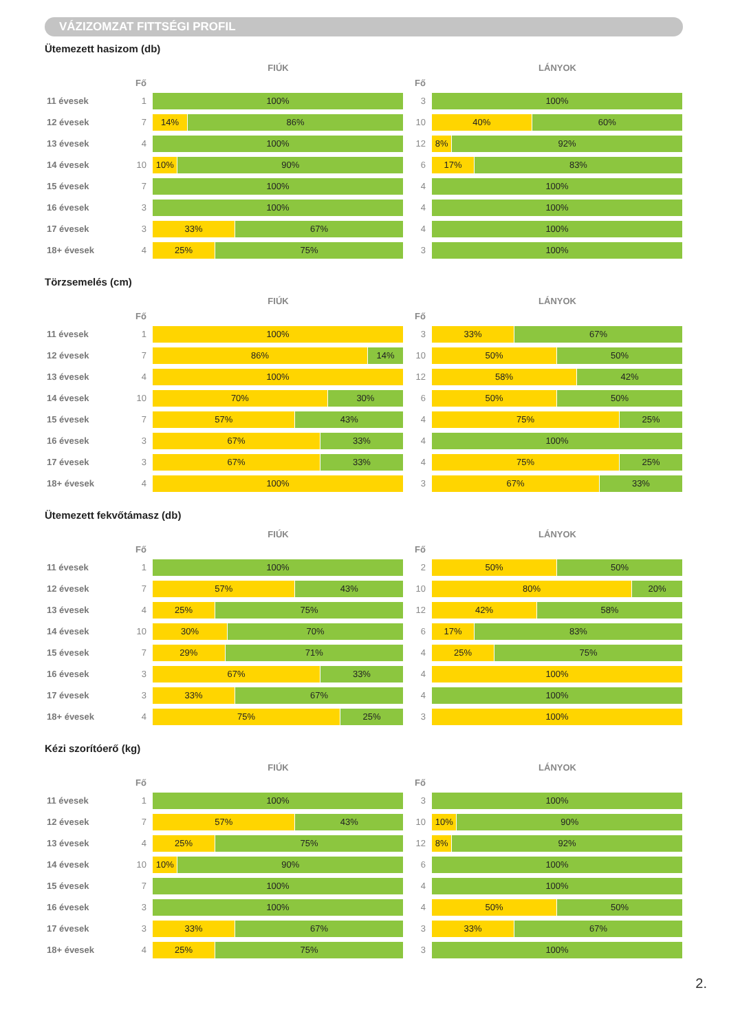VÁZIZOMZAT FITTSÉGI PROFIL
Ütemezett hasizom (db)
| | | FIÚK | | LÁNYOK |
| --- | --- | --- | --- | --- |
| | Fő | | Fő | |
| 11 évesek | 1 | 100% | 3 | 100% |
| 12 évesek | 7 | 14% 86% | 10 | 40% 60% |
| 13 évesek | 4 | 100% | 12 | 8% 92% |
| 14 évesek | 10 | 10% 90% | 6 | 17% 83% |
| 15 évesek | 7 | 100% | 4 | 100% |
| 16 évesek | 3 | 100% | 4 | 100% |
| 17 évesek | 3 | 33% 67% | 4 | 100% |
| 18+ évesek | 4 | 25% 75% | 3 | 100% |
Törzsemelés (cm)
| | | FIÚK | | LÁNYOK |
| --- | --- | --- | --- | --- |
| | Fő | | Fő | |
| 11 évesek | 1 | 100% | 3 | 33% 67% |
| 12 évesek | 7 | 86% 14% | 10 | 50% 50% |
| 13 évesek | 4 | 100% | 12 | 58% 42% |
| 14 évesek | 10 | 70% 30% | 6 | 50% 50% |
| 15 évesek | 7 | 57% 43% | 4 | 75% 25% |
| 16 évesek | 3 | 67% 33% | 4 | 100% |
| 17 évesek | 3 | 67% 33% | 4 | 75% 25% |
| 18+ évesek | 4 | 100% | 3 | 67% 33% |
Ütemezett fekvőtámasz (db)
| | | FIÚK | | LÁNYOK |
| --- | --- | --- | --- | --- |
| | Fő | | Fő | |
| 11 évesek | 1 | 100% | 2 | 50% 50% |
| 12 évesek | 7 | 57% 43% | 10 | 80% 20% |
| 13 évesek | 4 | 25% 75% | 12 | 42% 58% |
| 14 évesek | 10 | 30% 70% | 6 | 17% 83% |
| 15 évesek | 7 | 29% 71% | 4 | 25% 75% |
| 16 évesek | 3 | 67% 33% | 4 | 100% |
| 17 évesek | 3 | 33% 67% | 4 | 100% |
| 18+ évesek | 4 | 75% 25% | 3 | 100% |
Kézi szorítóerő (kg)
| | | FIÚK | | LÁNYOK |
| --- | --- | --- | --- | --- |
| | Fő | | Fő | |
| 11 évesek | 1 | 100% | 3 | 100% |
| 12 évesek | 7 | 57% 43% | 10 | 10% 90% |
| 13 évesek | 4 | 25% 75% | 12 | 8% 92% |
| 14 évesek | 10 | 10% 90% | 6 | 100% |
| 15 évesek | 7 | 100% | 4 | 100% |
| 16 évesek | 3 | 100% | 4 | 50% 50% |
| 17 évesek | 3 | 33% 67% | 3 | 33% 67% |
| 18+ évesek | 4 | 25% 75% | 3 | 100% |
2.